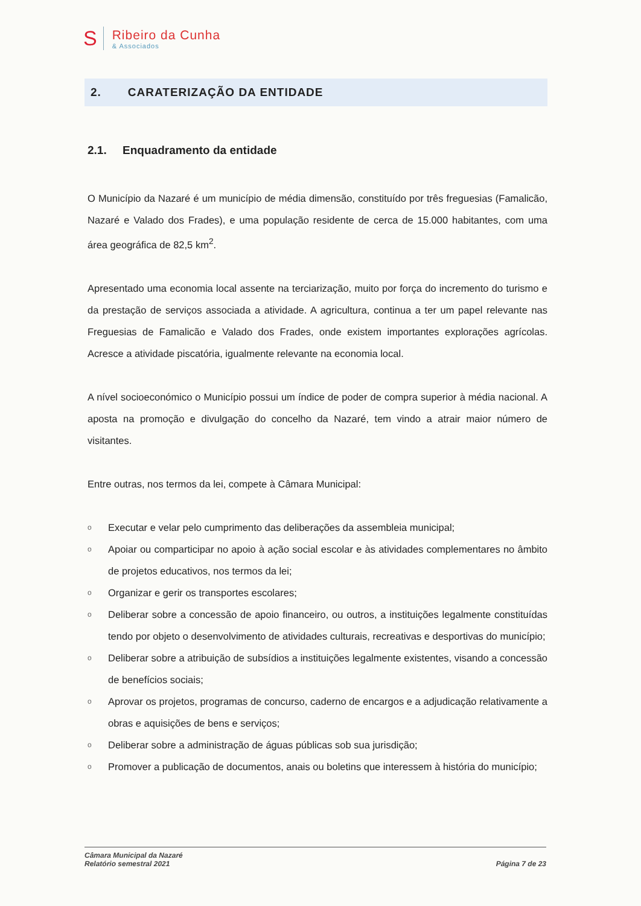S
Ribeiro da Cunha
& Associados
2. CARATERIZAÇÃO DA ENTIDADE
2.1. Enquadramento da entidade
O Município da Nazaré é um município de média dimensão, constituído por três freguesias (Famalicão, Nazaré e Valado dos Frades), e uma população residente de cerca de 15.000 habitantes, com uma área geográfica de 82,5 km<sup>2</sup>.
Apresentado uma economia local assente na terciarização, muito por força do incremento do turismo e da prestação de serviços associada a atividade. A agricultura, continua a ter um papel relevante nas Freguesias de Famalicão e Valado dos Frades, onde existem importantes explorações agrícolas. Acresce a atividade piscatória, igualmente relevante na economia local.
A nível socioeconómico o Município possui um índice de poder de compra superior à média nacional. A aposta na promoção e divulgação do concelho da Nazaré, tem vindo a atrair maior número de visitantes.
Entre outras, nos termos da lei, compete à Câmara Municipal:
o Executar e velar pelo cumprimento das deliberações da assembleia municipal;
o Apoiar ou comparticipar no apoio à ação social escolar e às atividades complementares no âmbito de projetos educativos, nos termos da lei;
o Organizar e gerir os transportes escolares;
o Deliberar sobre a concessão de apoio financeiro, ou outros, a instituições legalmente constituídas tendo por objeto o desenvolvimento de atividades culturais, recreativas e desportivas do município;
o Deliberar sobre a atribuição de subsídios a instituições legalmente existentes, visando a concessão de benefícios sociais;
o Aprovar os projetos, programas de concurso, caderno de encargos e a adjudicação relativamente a obras e aquisições de bens e serviços;
o Deliberar sobre a administração de águas públicas sob sua jurisdição;
o Promover a publicação de documentos, anais ou boletins que interessem à história do município;
Câmara Municipal da Nazaré
Relatório semestral 2021
Página 7 de 23